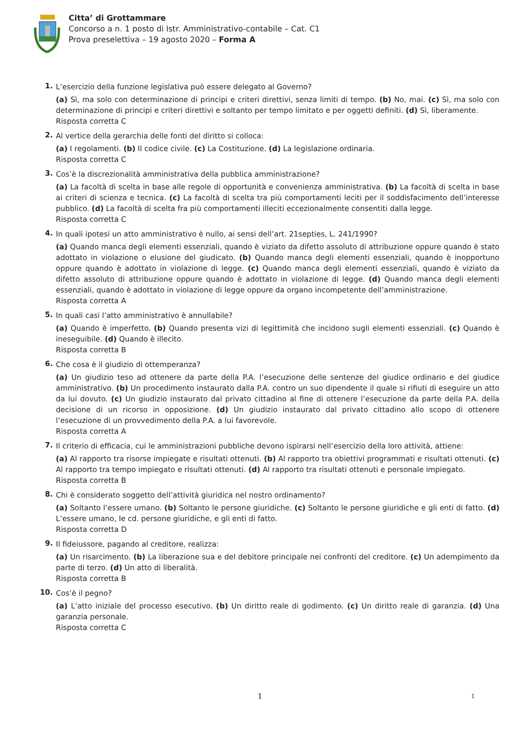Citta’ di Grottammare
Concorso a n. 1 posto di Istr. Amministrativo-contabile – Cat. C1
Prova preselettiva – 19 agosto 2020 – Forma A
1.
L’esercizio della funzione legislativa può essere delegato al Governo?
(a) Sì, ma solo con determinazione di principi e criteri direttivi, senza limiti di tempo. (b) No, mai. (c) Sì, ma solo con determinazione di principi e criteri direttivi e soltanto per tempo limitato e per oggetti definiti. (d) Sì, liberamente.
Risposta corretta C
2.
Al vertice della gerarchia delle fonti del diritto si colloca:
(a) I regolamenti. (b) Il codice civile. (c) La Costituzione. (d) La legislazione ordinaria.
Risposta corretta C
3.
Cos’è la discrezionalità amministrativa della pubblica amministrazione?
(a) La facoltà di scelta in base alle regole di opportunità e convenienza amministrativa. (b) La facoltà di scelta in base ai criteri di scienza e tecnica. (c) La facoltà di scelta tra più comportamenti leciti per il soddisfacimento dell’interesse pubblico. (d) La facoltà di scelta fra più comportamenti illeciti eccezionalmente consentiti dalla legge.
Risposta corretta C
4.
In quali ipotesi un atto amministrativo è nullo, ai sensi dell’art. 21septies, L. 241/1990?
(a) Quando manca degli elementi essenziali, quando è viziato da difetto assoluto di attribuzione oppure quando è stato adottato in violazione o elusione del giudicato. (b) Quando manca degli elementi essenziali, quando è inopportuno oppure quando è adottato in violazione di legge. (c) Quando manca degli elementi essenziali, quando è viziato da difetto assoluto di attribuzione oppure quando è adottato in violazione di legge. (d) Quando manca degli elementi essenziali, quando è adottato in violazione di legge oppure da organo incompetente dell’amministrazione.
Risposta corretta A
5.
In quali casi l’atto amministrativo è annullabile?
(a) Quando è imperfetto. (b) Quando presenta vizi di legittimità che incidono sugli elementi essenziali. (c) Quando è ineseguibile. (d) Quando è illecito.
Risposta corretta B
6.
Che cosa è il giudizio di ottemperanza?
(a) Un giudizio teso ad ottenere da parte della P.A. l’esecuzione delle sentenze del giudice ordinario e del giudice amministrativo. (b) Un procedimento instaurato dalla P.A. contro un suo dipendente il quale si rifiuti di eseguire un atto da lui dovuto. (c) Un giudizio instaurato dal privato cittadino al fine di ottenere l’esecuzione da parte della P.A. della decisione di un ricorso in opposizione. (d) Un giudizio instaurato dal privato cittadino allo scopo di ottenere l’esecuzione di un provvedimento della P.A. a lui favorevole.
Risposta corretta A
7.
Il criterio di efficacia, cui le amministrazioni pubbliche devono ispirarsi nell’esercizio della loro attività, attiene:
(a) Al rapporto tra risorse impiegate e risultati ottenuti. (b) Al rapporto tra obiettivi programmati e risultati ottenuti. (c) Al rapporto tra tempo impiegato e risultati ottenuti. (d) Al rapporto tra risultati ottenuti e personale impiegato.
Risposta corretta B
8.
Chi è considerato soggetto dell’attività giuridica nel nostro ordinamento?
(a) Soltanto l’essere umano. (b) Soltanto le persone giuridiche. (c) Soltanto le persone giuridiche e gli enti di fatto. (d) L’essere umano, le cd. persone giuridiche, e gli enti di fatto.
Risposta corretta D
9.
Il fideiussore, pagando al creditore, realizza:
(a) Un risarcimento. (b) La liberazione sua e del debitore principale nei confronti del creditore. (c) Un adempimento da parte di terzo. (d) Un atto di liberalità.
Risposta corretta B
10.
Cos’è il pegno?
(a) L’atto iniziale del processo esecutivo. (b) Un diritto reale di godimento. (c) Un diritto reale di garanzia. (d) Una garanzia personale.
Risposta corretta C
1
1